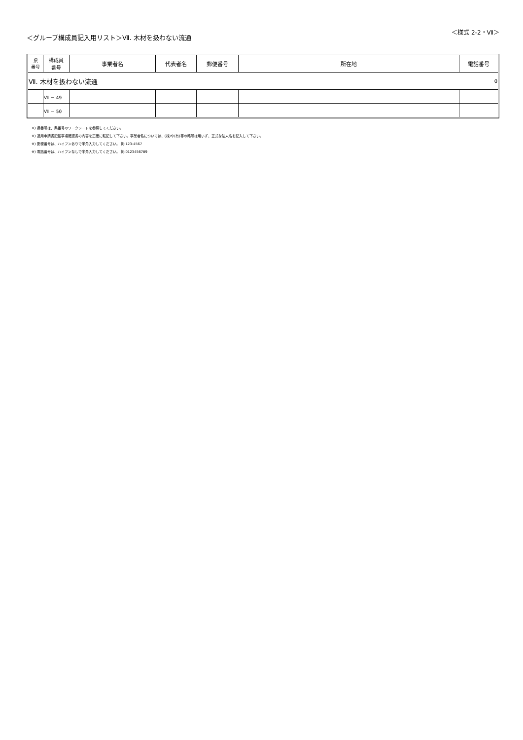＜グループ構成員記入用リスト＞Ⅶ. 木材を扱わない流通
＜様式 2-2・Ⅶ＞
| 県 番号 | 構成員 番号 | 事業者名 | 代表者名 | 郵便番号 | 所在地 | 電話番号 |
| --- | --- | --- | --- | --- | --- | --- |
| Ⅶ. 木材を扱わない流通 | | | | | | 0 |
| | Ⅶ － 49 | | | | | |
| | Ⅶ － 50 | | | | | |
※) 県番号は、県番号のワークシートを参照してください。
※) 適用申請書記載事項確認書の内容を正確に転記して下さい。事業者名については、(株)や(有)等の略号は用いず、正式な法人名を記入して下さい。
※) 郵便番号は、ハイフンありで半角入力してください。 例:123-4567
※) 電話番号は、ハイフンなしで半角入力してください。 例:0123456789